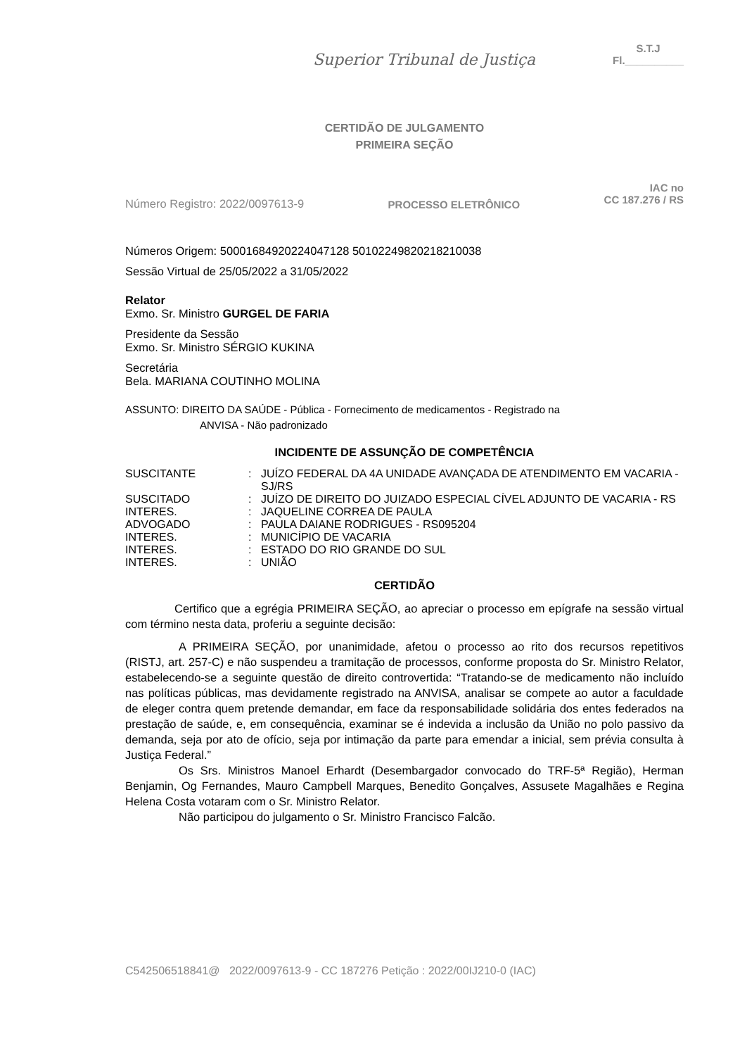Superior Tribunal de Justiça
S.T.J
Fl.__________
CERTIDÃO DE JULGAMENTO
PRIMEIRA SEÇÃO
Número Registro: 2022/0097613-9 PROCESSO ELETRÔNICO IAC no
CC 187.276 / RS
Números Origem: 50001684920224047128 50102249820218210038
Sessão Virtual de 25/05/2022 a 31/05/2022
Relator
Exmo. Sr. Ministro GURGEL DE FARIA
Presidente da Sessão
Exmo. Sr. Ministro SÉRGIO KUKINA
Secretária
Bela. MARIANA COUTINHO MOLINA
ASSUNTO: DIREITO DA SAÚDE - Pública - Fornecimento de medicamentos - Registrado na
ANVISA - Não padronizado
INCIDENTE DE ASSUNÇÃO DE COMPETÊNCIA
| SUSCITANTE | : | JUÍZO FEDERAL DA 4A UNIDADE AVANÇADA DE ATENDIMENTO EM VACARIA - SJ/RS |
| SUSCITADO | : | JUÍZO DE DIREITO DO JUIZADO ESPECIAL CÍVEL ADJUNTO DE VACARIA - RS |
| INTERES. | : | JAQUELINE CORREA DE PAULA |
| ADVOGADO | : | PAULA DAIANE RODRIGUES - RS095204 |
| INTERES. | : | MUNICÍPIO DE VACARIA |
| INTERES. | : | ESTADO DO RIO GRANDE DO SUL |
| INTERES. | : | UNIÃO |
CERTIDÃO
Certifico que a egrégia PRIMEIRA SEÇÃO, ao apreciar o processo em epígrafe na sessão virtual com término nesta data, proferiu a seguinte decisão:
A PRIMEIRA SEÇÃO, por unanimidade, afetou o processo ao rito dos recursos repetitivos (RISTJ, art. 257-C) e não suspendeu a tramitação de processos, conforme proposta do Sr. Ministro Relator, estabelecendo-se a seguinte questão de direito controvertida: “Tratando-se de medicamento não incluído nas políticas públicas, mas devidamente registrado na ANVISA, analisar se compete ao autor a faculdade de eleger contra quem pretende demandar, em face da responsabilidade solidária dos entes federados na prestação de saúde, e, em consequência, examinar se é indevida a inclusão da União no polo passivo da demanda, seja por ato de ofício, seja por intimação da parte para emendar a inicial, sem prévia consulta à Justiça Federal.”
Os Srs. Ministros Manoel Erhardt (Desembargador convocado do TRF-5ª Região), Herman Benjamin, Og Fernandes, Mauro Campbell Marques, Benedito Gonçalves, Assusete Magalhães e Regina Helena Costa votaram com o Sr. Ministro Relator.
Não participou do julgamento o Sr. Ministro Francisco Falcão.
C542506518841@ 2022/0097613-9 - CC 187276 Petição : 2022/00IJ210-0 (IAC)